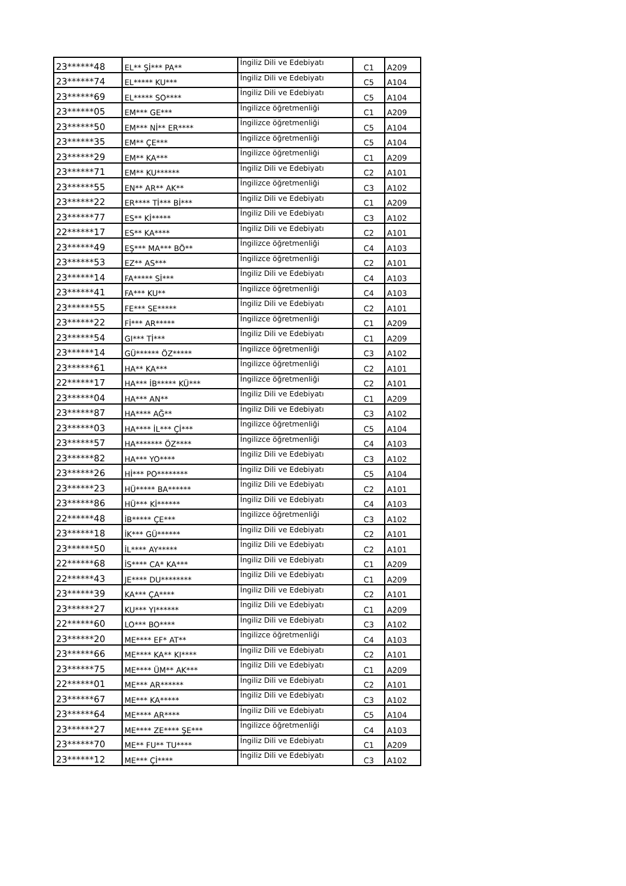| 23******48 | EL** Şİ*** PA** | İngiliz Dili ve Edebiyatı | C1 | A209 |
| 23******74 | EL***** KU*** | İngiliz Dili ve Edebiyatı | C5 | A104 |
| 23******69 | EL***** SO**** | İngiliz Dili ve Edebiyatı | C5 | A104 |
| 23******05 | EM*** GE*** | İngilizce öğretmenliği | C1 | A209 |
| 23******50 | EM*** Nİ** ER**** | İngilizce öğretmenliği | C5 | A104 |
| 23******35 | EM** ÇE*** | İngilizce öğretmenliği | C5 | A104 |
| 23******29 | EM** KA*** | İngilizce öğretmenliği | C1 | A209 |
| 23******71 | EM** KU****** | İngiliz Dili ve Edebiyatı | C2 | A101 |
| 23******55 | EN** AR** AK** | İngilizce öğretmenliği | C3 | A102 |
| 23******22 | ER**** Tİ*** Bİ*** | İngiliz Dili ve Edebiyatı | C1 | A209 |
| 23******77 | ES** Kİ***** | İngiliz Dili ve Edebiyatı | C3 | A102 |
| 22******17 | ES** KA**** | İngiliz Dili ve Edebiyatı | C2 | A101 |
| 23******49 | EŞ*** MA*** BÖ** | İngilizce öğretmenliği | C4 | A103 |
| 23******53 | EZ** AS*** | İngilizce öğretmenliği | C2 | A101 |
| 23******14 | FA***** Sİ*** | İngiliz Dili ve Edebiyatı | C4 | A103 |
| 23******41 | FA*** KU** | İngilizce öğretmenliği | C4 | A103 |
| 23******55 | FE*** SE***** | İngiliz Dili ve Edebiyatı | C2 | A101 |
| 23******22 | Fİ*** AR***** | İngilizce öğretmenliği | C1 | A209 |
| 23******54 | GI*** Tİ*** | İngiliz Dili ve Edebiyatı | C1 | A209 |
| 23******14 | GÜ****** ÖZ***** | İngilizce öğretmenliği | C3 | A102 |
| 23******61 | HA** KA*** | İngilizce öğretmenliği | C2 | A101 |
| 22******17 | HA*** İB***** KÜ*** | İngilizce öğretmenliği | C2 | A101 |
| 23******04 | HA*** AN** | İngiliz Dili ve Edebiyatı | C1 | A209 |
| 23******87 | HA**** AĞ** | İngiliz Dili ve Edebiyatı | C3 | A102 |
| 23******03 | HA**** İL*** Çİ*** | İngilizce öğretmenliği | C5 | A104 |
| 23******57 | HA******* ÖZ**** | İngilizce öğretmenliği | C4 | A103 |
| 23******82 | HA*** YO**** | İngiliz Dili ve Edebiyatı | C3 | A102 |
| 23******26 | Hİ*** PO******** | İngiliz Dili ve Edebiyatı | C5 | A104 |
| 23******23 | HÜ***** BA****** | İngiliz Dili ve Edebiyatı | C2 | A101 |
| 23******86 | HÜ*** Kİ****** | İngiliz Dili ve Edebiyatı | C4 | A103 |
| 22******48 | İB***** ÇE*** | İngilizce öğretmenliği | C3 | A102 |
| 23******18 | İK*** GÜ****** | İngiliz Dili ve Edebiyatı | C2 | A101 |
| 23******50 | İL**** AY***** | İngiliz Dili ve Edebiyatı | C2 | A101 |
| 22******68 | İS**** CA* KA*** | İngiliz Dili ve Edebiyatı | C1 | A209 |
| 22******43 | JE**** DU******** | İngiliz Dili ve Edebiyatı | C1 | A209 |
| 23******39 | KA*** ÇA**** | İngiliz Dili ve Edebiyatı | C2 | A101 |
| 23******27 | KU*** YI****** | İngiliz Dili ve Edebiyatı | C1 | A209 |
| 22******60 | LO*** BO**** | İngiliz Dili ve Edebiyatı | C3 | A102 |
| 23******20 | ME**** EF* AT** | İngilizce öğretmenliği | C4 | A103 |
| 23******66 | ME**** KA** KI**** | İngiliz Dili ve Edebiyatı | C2 | A101 |
| 23******75 | ME**** ÜM** AK*** | İngiliz Dili ve Edebiyatı | C1 | A209 |
| 22******01 | ME*** AR****** | İngiliz Dili ve Edebiyatı | C2 | A101 |
| 23******67 | ME*** KA***** | İngiliz Dili ve Edebiyatı | C3 | A102 |
| 23******64 | ME**** AR**** | İngiliz Dili ve Edebiyatı | C5 | A104 |
| 23******27 | ME**** ZE**** ŞE*** | İngilizce öğretmenliği | C4 | A103 |
| 23******70 | ME** FU** TU**** | İngiliz Dili ve Edebiyatı | C1 | A209 |
| 23******12 | ME*** Çİ**** | İngiliz Dili ve Edebiyatı | C3 | A102 |